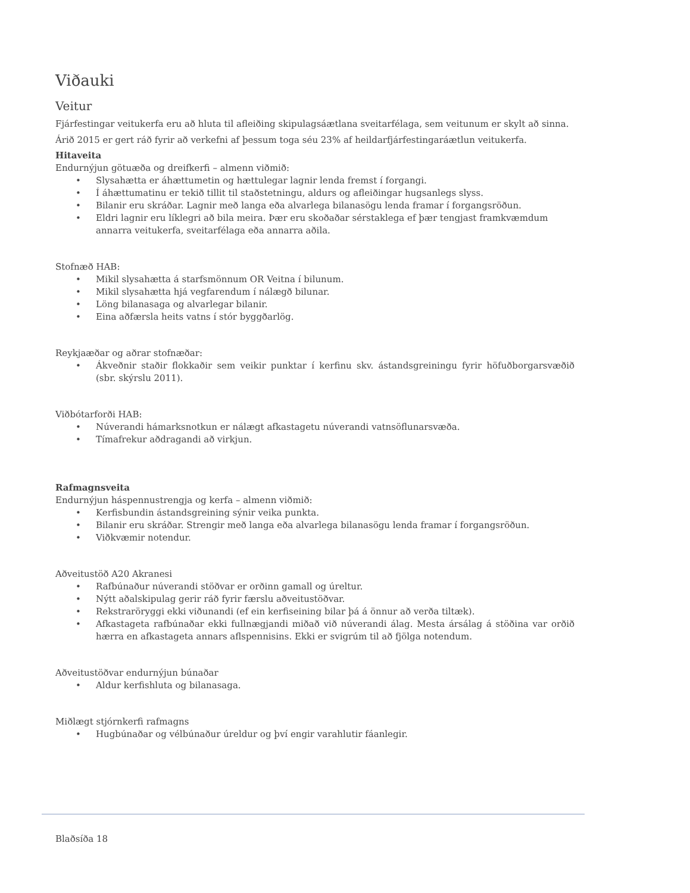Viðauki
Veitur
Fjárfestingar veitukerfa eru að hluta til afleiðing skipulagsáætlana sveitarfélaga, sem veitunum er skylt að sinna. Árið 2015 er gert ráð fyrir að verkefni af þessum toga séu 23% af heildarfjárfestingaráætlun veitukerfa.
Hitaveita
Endurnýjun götuæða og dreifkerfi – almenn viðmið:
• Slysahætta er áhættumetin og hættulegar lagnir lenda fremst í forgangi.
• Í áhættumatinu er tekið tillit til staðstetningu, aldurs og afleiðingar hugsanlegs slyss.
• Bilanir eru skráðar. Lagnir með langa eða alvarlega bilanasögu lenda framar í forgangsröðun.
• Eldri lagnir eru líklegri að bila meira. Þær eru skoðaðar sérstaklega ef þær tengjast framkvæmdum annarra veitukerfa, sveitarfélaga eða annarra aðila.
Stofnæð HAB:
• Mikil slysahætta á starfsmönnum OR Veitna í bilunum.
• Mikil slysahætta hjá vegfarendum í nálægð bilunar.
• Löng bilanasaga og alvarlegar bilanir.
• Eina aðfærsla heits vatns í stór byggðarlög.
Reykjaæðar og aðrar stofnæðar:
• Ákveðnir staðir flokkaðir sem veikir punktar í kerfinu skv. ástandsgreiningu fyrir höfuðborgarsvæðið (sbr. skýrslu 2011).
Viðbótarforði HAB:
• Núverandi hámarksnotkun er nálægt afkastagetu núverandi vatnsöflunarsvæða.
• Tímafrekur aðdragandi að virkjun.
Rafmagnsveita
Endurnýjun háspennustrengja og kerfa – almenn viðmið:
• Kerfisbundin ástandsgreining sýnir veika punkta.
• Bilanir eru skráðar. Strengir með langa eða alvarlega bilanasögu lenda framar í forgangsröðun.
• Viðkvæmir notendur.
Aðveitustöð A20 Akranesi
• Rafbúnaður núverandi stöðvar er orðinn gamall og úreltur.
• Nýtt aðalskipulag gerir ráð fyrir færslu aðveitustöðvar.
• Rekstraröryggi ekki viðunandi (ef ein kerfiseining bilar þá á önnur að verða tiltæk).
• Afkastageta rafbúnaðar ekki fullnægjandi miðað við núverandi álag. Mesta ársálag á stöðina var orðið hærra en afkastageta annars aflspennisins. Ekki er svigrúm til að fjölga notendum.
Aðveitustöðvar endurnýjun búnaðar
• Aldur kerfishluta og bilanasaga.
Miðlægt stjórnkerfi rafmagns
• Hugbúnaðar og vélbúnaður úreldur og því engir varahlutir fáanlegir.
Blaðsíða 18